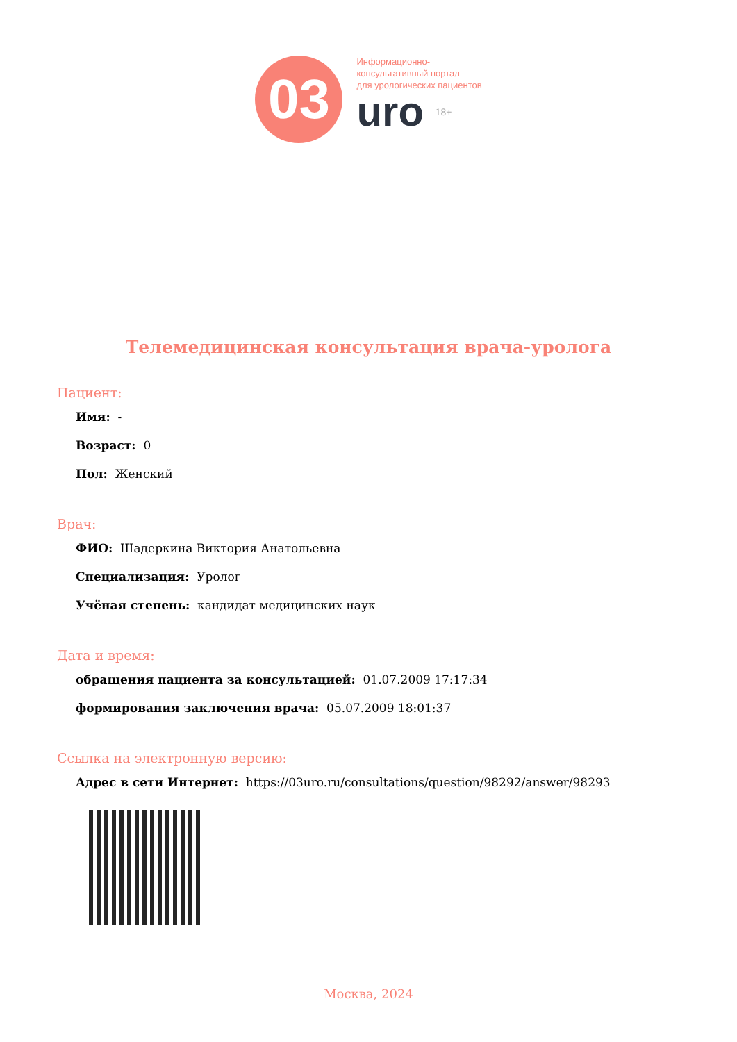03
Информационно-
консультативный портал
для урологических пациентов
uro 18+
Телемедицинская консультация врача-уролога
Пациент:
Имя: -
Возраст: 0
Пол: Женский
Врач:
ФИО: Шадеркина Виктория Анатольевна
Специализация: Уролог
Учёная степень: кандидат медицинских наук
Дата и время:
обращения пациента за консультацией: 01.07.2009 17:17:34
формирования заключения врача: 05.07.2009 18:01:37
Ссылка на электронную версию:
Адрес в сети Интернет: https://03uro.ru/consultations/question/98292/answer/98293
Москва, 2024